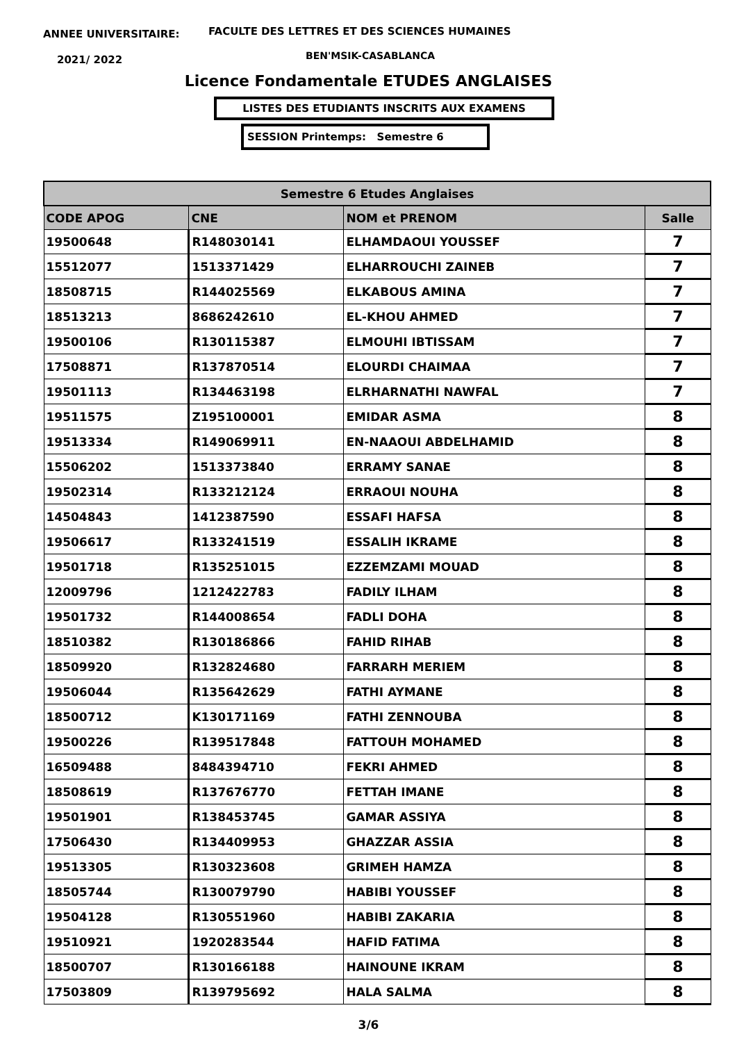ANNEE UNIVERSITAIRE:
FACULTE DES LETTRES ET DES SCIENCES HUMAINES
2021/ 2022 BEN'MSIK-CASABLANCA
Licence Fondamentale ETUDES ANGLAISES
LISTES DES ETUDIANTS INSCRITS AUX EXAMENS
SESSION Printemps: Semestre 6
| Semestre 6 Etudes Anglaises | | | |
| --- | --- | --- | --- |
| CODE APOG | CNE | NOM et PRENOM | Salle |
| 19500648 | R148030141 | ELHAMDAOUI YOUSSEF | 7 |
| 15512077 | 1513371429 | ELHARROUCHI ZAINEB | 7 |
| 18508715 | R144025569 | ELKABOUS AMINA | 7 |
| 18513213 | 8686242610 | EL-KHOU AHMED | 7 |
| 19500106 | R130115387 | ELMOUHI IBTISSAM | 7 |
| 17508871 | R137870514 | ELOURDI CHAIMAA | 7 |
| 19501113 | R134463198 | ELRHARNATHI NAWFAL | 7 |
| 19511575 | Z195100001 | EMIDAR ASMA | 8 |
| 19513334 | R149069911 | EN-NAAOUI ABDELHAMID | 8 |
| 15506202 | 1513373840 | ERRAMY SANAE | 8 |
| 19502314 | R133212124 | ERRAOUI NOUHA | 8 |
| 14504843 | 1412387590 | ESSAFI HAFSA | 8 |
| 19506617 | R133241519 | ESSALIH IKRAME | 8 |
| 19501718 | R135251015 | EZZEMZAMI MOUAD | 8 |
| 12009796 | 1212422783 | FADILY ILHAM | 8 |
| 19501732 | R144008654 | FADLI DOHA | 8 |
| 18510382 | R130186866 | FAHID RIHAB | 8 |
| 18509920 | R132824680 | FARRARH MERIEM | 8 |
| 19506044 | R135642629 | FATHI AYMANE | 8 |
| 18500712 | K130171169 | FATHI ZENNOUBA | 8 |
| 19500226 | R139517848 | FATTOUH MOHAMED | 8 |
| 16509488 | 8484394710 | FEKRI AHMED | 8 |
| 18508619 | R137676770 | FETTAH IMANE | 8 |
| 19501901 | R138453745 | GAMAR ASSIYA | 8 |
| 17506430 | R134409953 | GHAZZAR ASSIA | 8 |
| 19513305 | R130323608 | GRIMEH HAMZA | 8 |
| 18505744 | R130079790 | HABIBI YOUSSEF | 8 |
| 19504128 | R130551960 | HABIBI ZAKARIA | 8 |
| 19510921 | 1920283544 | HAFID FATIMA | 8 |
| 18500707 | R130166188 | HAINOUNE IKRAM | 8 |
| 17503809 | R139795692 | HALA SALMA | 8 |
3/6